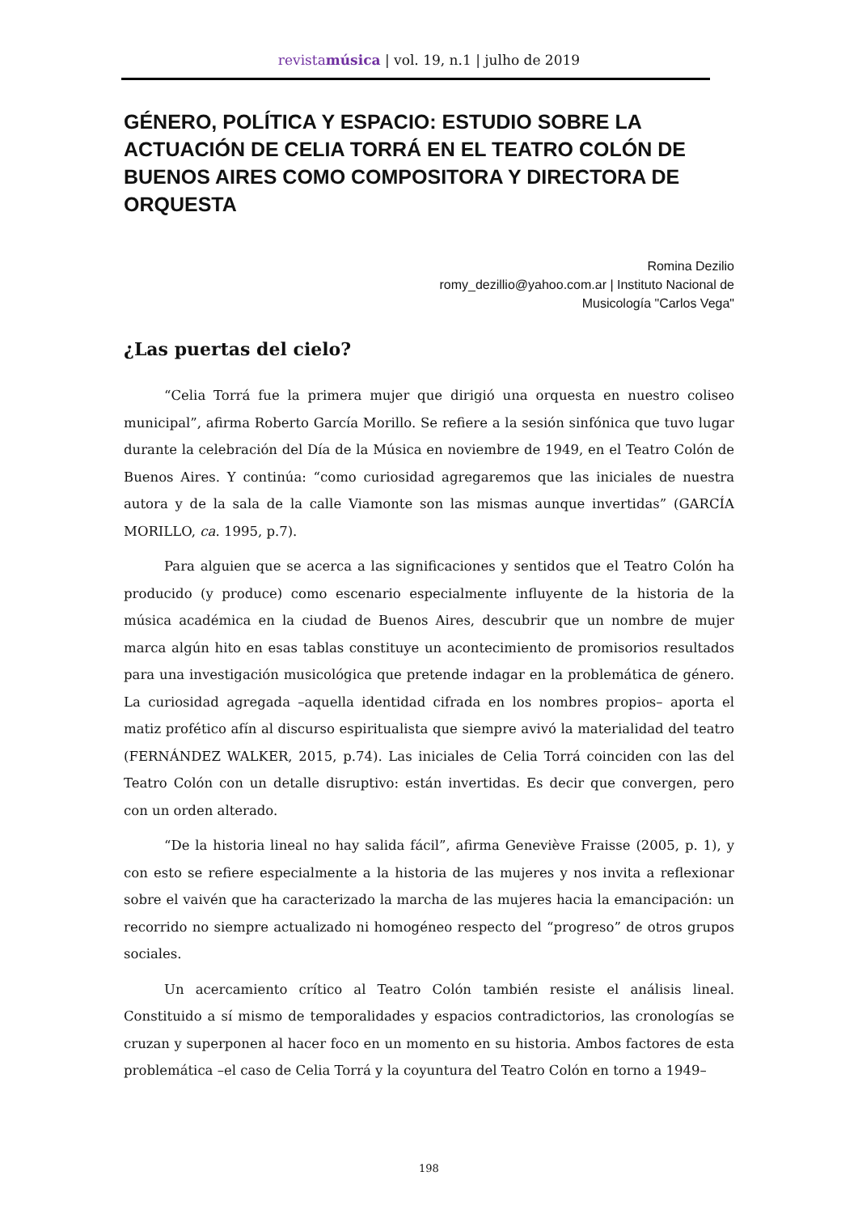revistamúsica | vol. 19, n.1 | julho de 2019
GÉNERO, POLÍTICA Y ESPACIO: ESTUDIO SOBRE LA ACTUACIÓN DE CELIA TORRÁ EN EL TEATRO COLÓN DE BUENOS AIRES COMO COMPOSITORA Y DIRECTORA DE ORQUESTA
Romina Dezilio
romy_dezillio@yahoo.com.ar | Instituto Nacional de
Musicología "Carlos Vega"
¿Las puertas del cielo?
“Celia Torrá fue la primera mujer que dirigió una orquesta en nuestro coliseo municipal”, afirma Roberto García Morillo. Se refiere a la sesión sinfónica que tuvo lugar durante la celebración del Día de la Música en noviembre de 1949, en el Teatro Colón de Buenos Aires. Y continúa: “como curiosidad agregaremos que las iniciales de nuestra autora y de la sala de la calle Viamonte son las mismas aunque invertidas” (GARCÍA MORILLO, ca. 1995, p.7).
Para alguien que se acerca a las significaciones y sentidos que el Teatro Colón ha producido (y produce) como escenario especialmente influyente de la historia de la música académica en la ciudad de Buenos Aires, descubrir que un nombre de mujer marca algún hito en esas tablas constituye un acontecimiento de promisorios resultados para una investigación musicológica que pretende indagar en la problemática de género. La curiosidad agregada –aquella identidad cifrada en los nombres propios– aporta el matiz profético afín al discurso espiritualista que siempre avivó la materialidad del teatro (FERNÁNDEZ WALKER, 2015, p.74). Las iniciales de Celia Torrá coinciden con las del Teatro Colón con un detalle disruptivo: están invertidas. Es decir que convergen, pero con un orden alterado.
“De la historia lineal no hay salida fácil”, afirma Geneviève Fraisse (2005, p. 1), y con esto se refiere especialmente a la historia de las mujeres y nos invita a reflexionar sobre el vaivén que ha caracterizado la marcha de las mujeres hacia la emancipación: un recorrido no siempre actualizado ni homogéneo respecto del “progreso” de otros grupos sociales.
Un acercamiento crítico al Teatro Colón también resiste el análisis lineal. Constituido a sí mismo de temporalidades y espacios contradictorios, las cronologías se cruzan y superponen al hacer foco en un momento en su historia. Ambos factores de esta problemática –el caso de Celia Torrá y la coyuntura del Teatro Colón en torno a 1949–
198